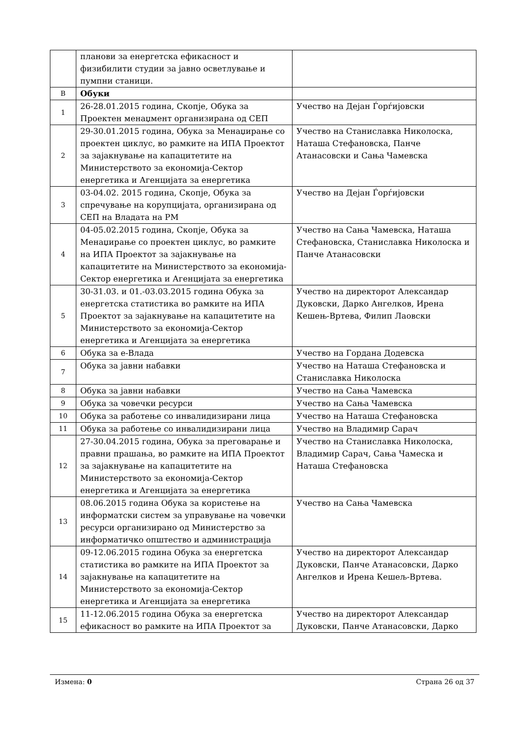| | планови за енергетска ефикасност и физибилити студии за јавно осветлување и пумпни станици. | |
| В | Обуки | |
| 1 | 26-28.01.2015 година, Скопје, Обука за Проектен менаџмент организирана од СЕП | Учество на Дејан Ѓорѓијовски |
| 2 | 29-30.01.2015 година, Обука за Менаџирање со проектен циклус, во рамките на ИПА Проектот за зајакнување на капацитетите на Министерството за економија-Сектор енергетика и Агенцијата за енергетика | Учество на Станиславка Николоска, Наташа Стефановска, Панче Атанасовски и Сања Чамевска |
| 3 | 03-04.02. 2015 година, Скопје, Обука за спречување на корупцијата, организирана од СЕП на Владата на РМ | Учество на Дејан Ѓорѓијовски |
| 4 | 04-05.02.2015 година, Скопје, Обука за Менаџирање со проектен циклус, во рамките на ИПА Проектот за зајакнување на капацитетите на Министерството за економија-Сектор енергетика и Агенцијата за енергетика | Учество на Сања Чамевска, Наташа Стефановска, Станиславка Николоска и Панче Атанасовски |
| 5 | 30-31.03. и 01.-03.03.2015 година Обука за енергетска статистика во рамките на ИПА Проектот за зајакнување на капацитетите на Министерството за економија-Сектор енергетика и Агенцијата за енергетика | Учество на директорот Александар Дуковски, Дарко Ангелков, Ирена Кешењ-Вртева, Филип Лаовски |
| 6 | Обука за е-Влада | Учество на Гордана Додевска |
| 7 | Обука за јавни набавки | Учество на Наташа Стефановска и Станиславка Николоска |
| 8 | Обука за јавни набавки | Учество на Сања Чамевска |
| 9 | Обука за човечки ресурси | Учество на Сања Чамевска |
| 10 | Обука за работење со инвалидизирани лица | Учество на Наташа Стефановска |
| 11 | Обука за работење со инвалидизирани лица | Учество на Владимир Сарач |
| 12 | 27-30.04.2015 година, Обука за преговарање и правни прашања, во рамките на ИПА Проектот за зајакнување на капацитетите на Министерството за економија-Сектор енергетика и Агенцијата за енергетика | Учество на Станиславка Николоска, Владимир Сарач, Сања Чамеска и Наташа Стефановска |
| 13 | 08.06.2015 година Обука за користење на информатски систем за управување на човечки ресурси организирано од Министерство за информатичко општество и администрација | Учество на Сања Чамевска |
| 14 | 09-12.06.2015 година Обука за енергетска статистика во рамките на ИПА Проектот за зајакнување на капацитетите на Министерството за економија-Сектор енергетика и Агенцијата за енергетика | Учество на директорот Александар Дуковски, Панче Атанасовски, Дарко Ангелков и Ирена Кешељ-Вртева. |
| 15 | 11-12.06.2015 година Обука за енергетска ефикасност во рамките на ИПА Проектот за | Учество на директорот Александар Дуковски, Панче Атанасовски, Дарко |
Измена: 0 Страна 26 од 37